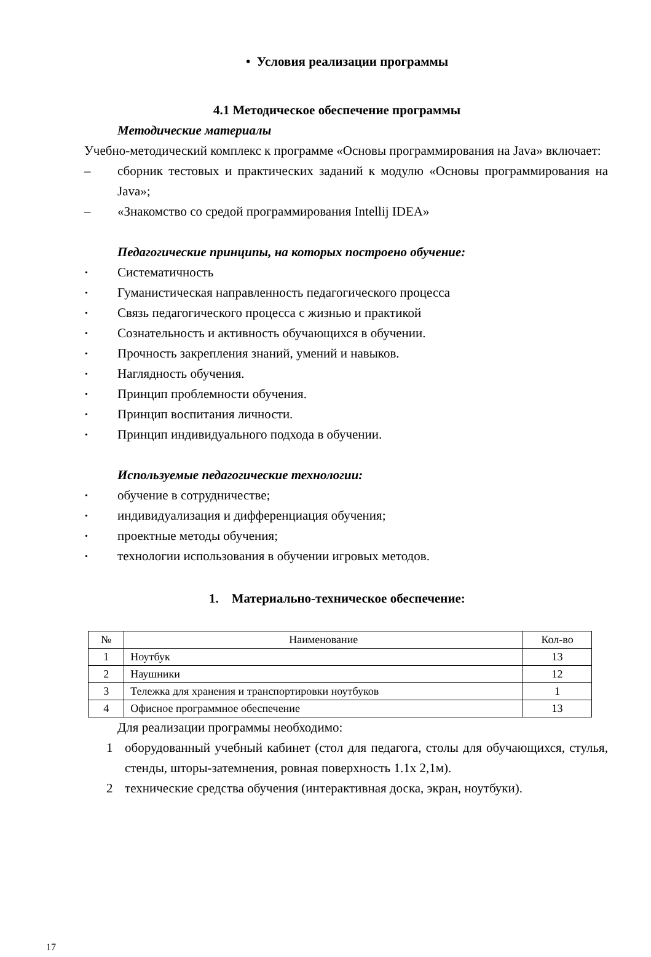• Условия реализации программы
4.1 Методическое обеспечение программы
Методические материалы
Учебно-методический комплекс к программе «Основы программирования на Java» включает:
– сборник тестовых и практических заданий к модулю «Основы программирования на Java»;
– «Знакомство со средой программирования Intellij IDEA»
Педагогические принципы, на которых построено обучение:
• Систематичность
• Гуманистическая направленность педагогического процесса
• Связь педагогического процесса с жизнью и практикой
• Сознательность и активность обучающихся в обучении.
• Прочность закрепления знаний, умений и навыков.
• Наглядность обучения.
• Принцип проблемности обучения.
• Принцип воспитания личности.
• Принцип индивидуального подхода в обучении.
Используемые педагогические технологии:
• обучение в сотрудничестве;
• индивидуализация и дифференциация обучения;
• проектные методы обучения;
• технологии использования в обучении игровых методов.
1. Материально-техническое обеспечение:
| № | Наименование | Кол-во |
| --- | --- | --- |
| 1 | Ноутбук | 13 |
| 2 | Наушники | 12 |
| 3 | Тележка для хранения и транспортировки ноутбуков | 1 |
| 4 | Офисное программное обеспечение | 13 |
Для реализации программы необходимо:
1 оборудованный учебный кабинет (стол для педагога, столы для обучающихся, стулья, стенды, шторы-затемнения, ровная поверхность 1.1х 2,1м).
2 технические средства обучения (интерактивная доска, экран, ноутбуки).
17